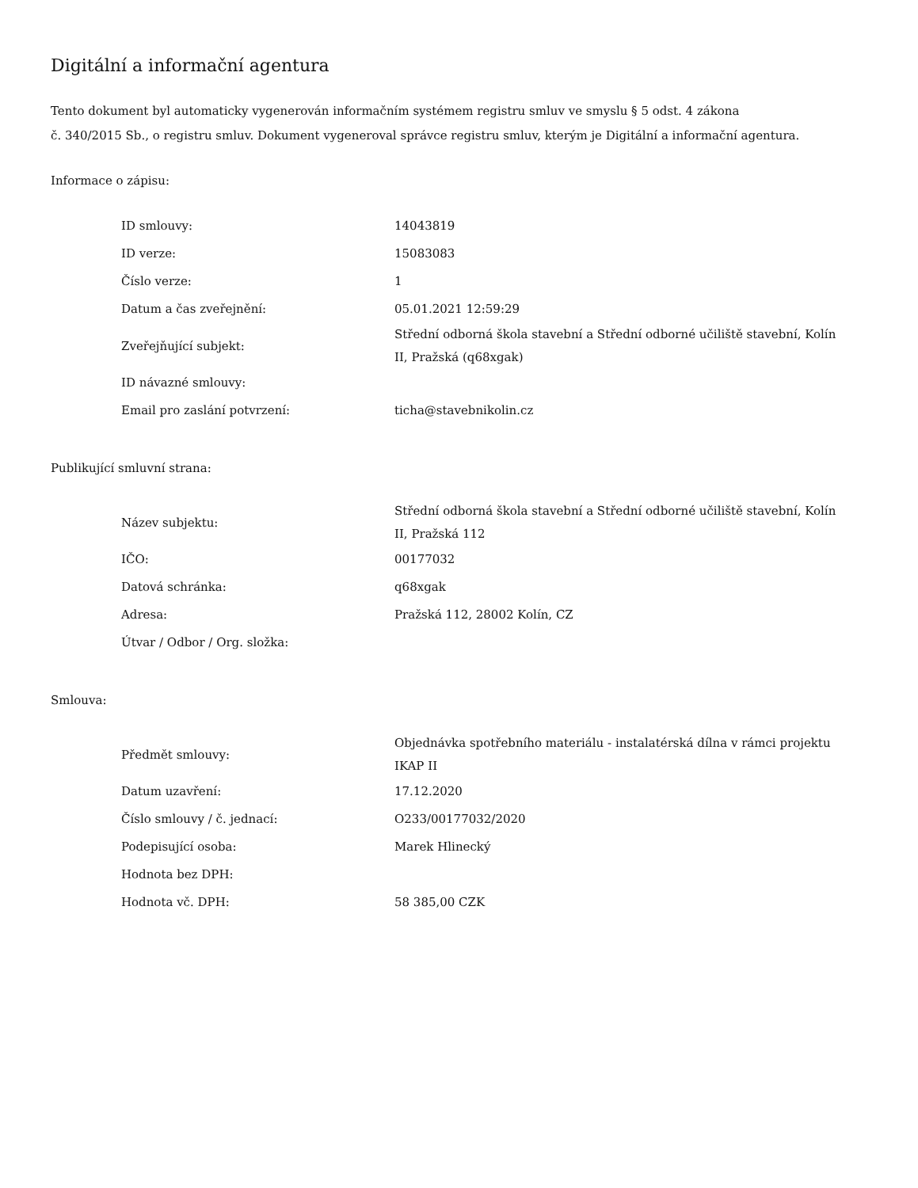Digitální a informační agentura
Tento dokument byl automaticky vygenerován informačním systémem registru smluv ve smyslu § 5 odst. 4 zákona
č. 340/2015 Sb., o registru smluv. Dokument vygeneroval správce registru smluv, kterým je Digitální a informační agentura.
Informace o zápisu:
| ID smlouvy: | 14043819 |
| ID verze: | 15083083 |
| Číslo verze: | 1 |
| Datum a čas zveřejnění: | 05.01.2021 12:59:29 |
| Zveřejňující subjekt: | Střední odborná škola stavební a Střední odborné učiliště stavební, Kolín II, Pražská (q68xgak) |
| ID návazné smlouvy: | |
| Email pro zaslání potvrzení: | ticha@stavebnikolin.cz |
Publikující smluvní strana:
| Název subjektu: | Střední odborná škola stavební a Střední odborné učiliště stavební, Kolín II, Pražská 112 |
| IČO: | 00177032 |
| Datová schránka: | q68xgak |
| Adresa: | Pražská 112, 28002 Kolín, CZ |
| Útvar / Odbor / Org. složka: | |
Smlouva:
| Předmět smlouvy: | Objednávka spotřebního materiálu - instalatérská dílna v rámci projektu IKAP II |
| Datum uzavření: | 17.12.2020 |
| Číslo smlouvy / č. jednací: | O233/00177032/2020 |
| Podepisující osoba: | Marek Hlinecký |
| Hodnota bez DPH: | |
| Hodnota vč. DPH: | 58 385,00 CZK |